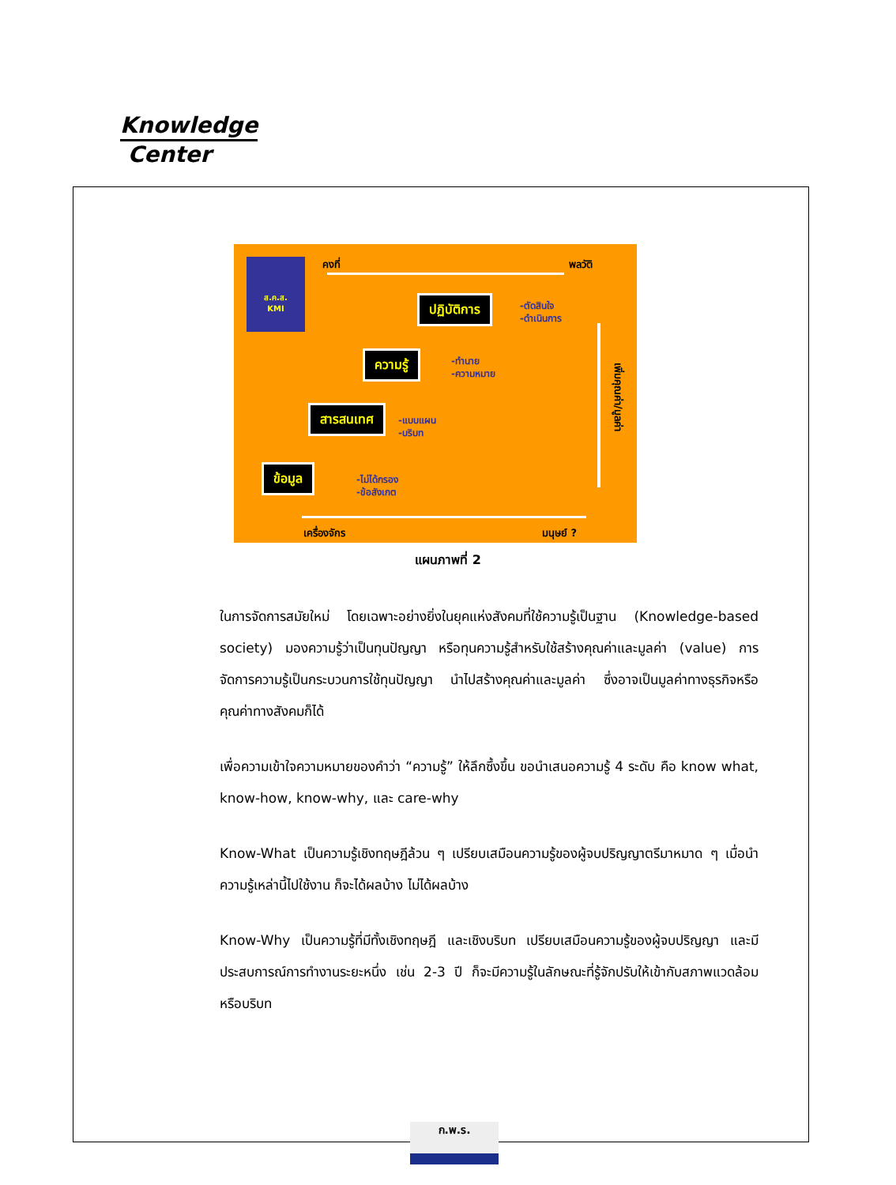Knowledge
Center
ส.ค.ส.
KMI
คงที่ พลวัติ
ปฏิบัติการ
-ตัดสินใจ
-ดำเนินการ
ความรู้
-ทำนาย
-ความหมาย
สารสนเทศ
-แบบแผน
-บริบท
ข้อมูล
-ไม่ได้กรอง
-ข้อสังเกต
เพิ่มคุณค่า/มูลค่า
เครื่องจักร มนุษย์ ?
แผนภาพที่ 2
ในการจัดการสมัยใหม่ โดยเฉพาะอย่างยิ่งในยุคแห่งสังคมที่ใช้ความรู้เป็นฐาน (Knowledge-based society) มองความรู้ว่าเป็นทุนปัญญา หรือทุนความรู้สำหรับใช้สร้างคุณค่าและมูลค่า (value) การจัดการความรู้เป็นกระบวนการใช้ทุนปัญญา นำไปสร้างคุณค่าและมูลค่า ซึ่งอาจเป็นมูลค่าทางธุรกิจหรือคุณค่าทางสังคมก็ได้
เพื่อความเข้าใจความหมายของคำว่า “ความรู้” ให้ลึกซึ้งขึ้น ขอนำเสนอความรู้ 4 ระดับ คือ know what, know-how, know-why, และ care-why
Know-What เป็นความรู้เชิงทฤษฎีล้วน ๆ เปรียบเสมือนความรู้ของผู้จบปริญญาตรีมาหมาด ๆ เมื่อนำความรู้เหล่านี้ไปใช้งาน ก็จะได้ผลบ้าง ไม่ได้ผลบ้าง
Know-Why เป็นความรู้ที่มีทั้งเชิงทฤษฎี และเชิงบริบท เปรียบเสมือนความรู้ของผู้จบปริญญา และมีประสบการณ์การทำงานระยะหนึ่ง เช่น 2-3 ปี ก็จะมีความรู้ในลักษณะที่รู้จักปรับให้เข้ากับสภาพแวดล้อมหรือบริบท
ก.พ.ร.